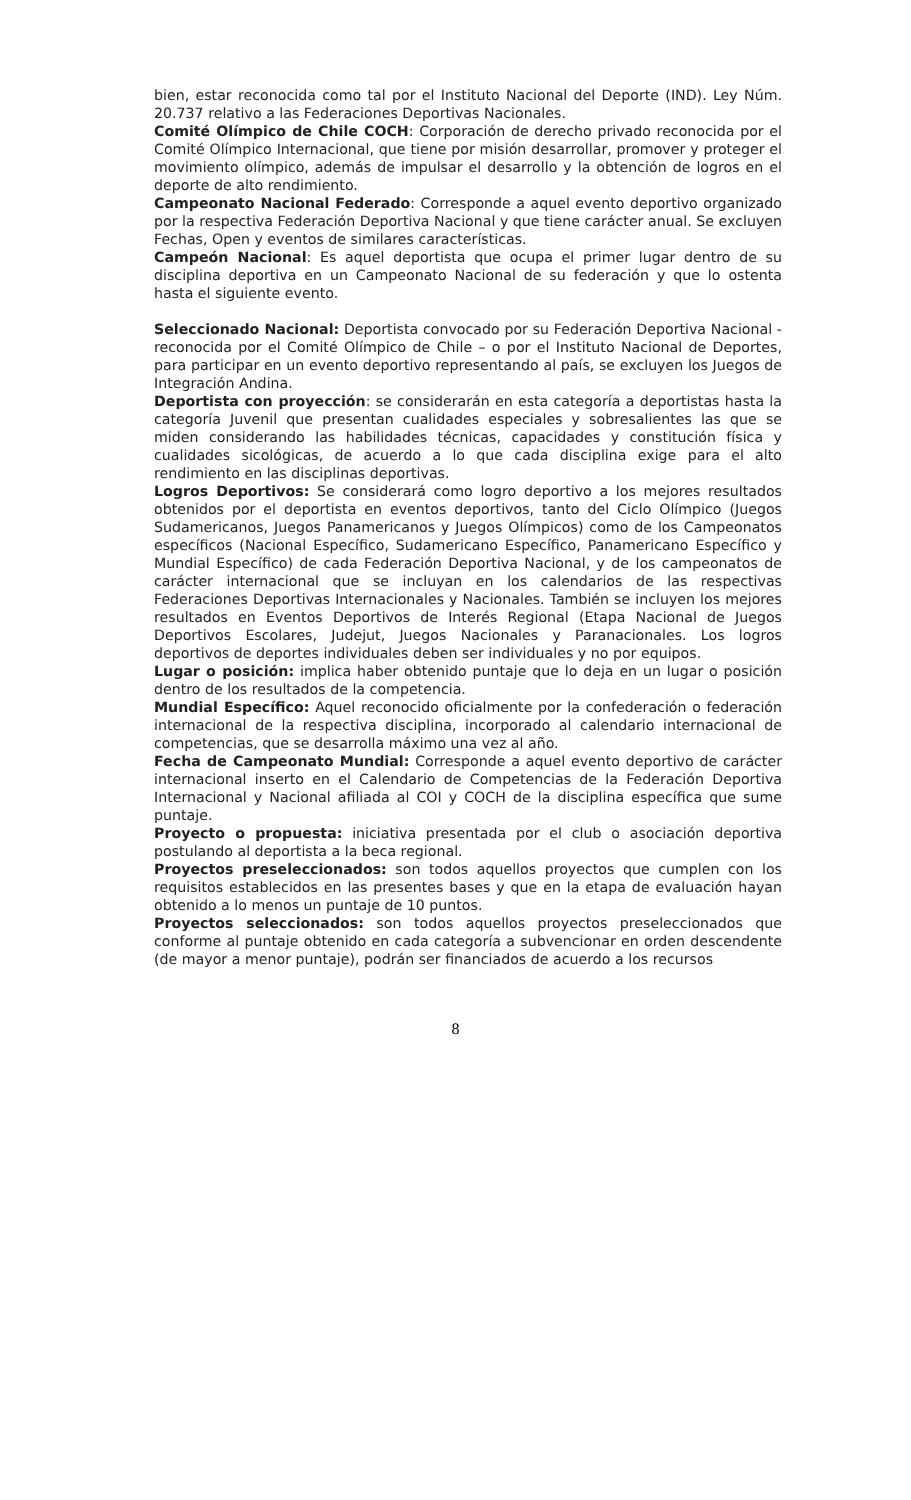bien, estar reconocida como tal por el Instituto Nacional del Deporte (IND). Ley Núm. 20.737 relativo a las Federaciones Deportivas Nacionales.
Comité Olímpico de Chile COCH: Corporación de derecho privado reconocida por el Comité Olímpico Internacional, que tiene por misión desarrollar, promover y proteger el movimiento olímpico, además de impulsar el desarrollo y la obtención de logros en el deporte de alto rendimiento.
Campeonato Nacional Federado: Corresponde a aquel evento deportivo organizado por la respectiva Federación Deportiva Nacional y que tiene carácter anual. Se excluyen Fechas, Open y eventos de similares características.
Campeón Nacional: Es aquel deportista que ocupa el primer lugar dentro de su disciplina deportiva en un Campeonato Nacional de su federación y que lo ostenta hasta el siguiente evento.
Seleccionado Nacional: Deportista convocado por su Federación Deportiva Nacional - reconocida por el Comité Olímpico de Chile – o por el Instituto Nacional de Deportes, para participar en un evento deportivo representando al país, se excluyen los Juegos de Integración Andina.
Deportista con proyección: se considerarán en esta categoría a deportistas hasta la categoría Juvenil que presentan cualidades especiales y sobresalientes las que se miden considerando las habilidades técnicas, capacidades y constitución física y cualidades sicológicas, de acuerdo a lo que cada disciplina exige para el alto rendimiento en las disciplinas deportivas.
Logros Deportivos: Se considerará como logro deportivo a los mejores resultados obtenidos por el deportista en eventos deportivos, tanto del Ciclo Olímpico (Juegos Sudamericanos, Juegos Panamericanos y Juegos Olímpicos) como de los Campeonatos específicos (Nacional Específico, Sudamericano Específico, Panamericano Específico y Mundial Específico) de cada Federación Deportiva Nacional, y de los campeonatos de carácter internacional que se incluyan en los calendarios de las respectivas Federaciones Deportivas Internacionales y Nacionales. También se incluyen los mejores resultados en Eventos Deportivos de Interés Regional (Etapa Nacional de Juegos Deportivos Escolares, Judejut, Juegos Nacionales y Paranacionales. Los logros deportivos de deportes individuales deben ser individuales y no por equipos.
Lugar o posición: implica haber obtenido puntaje que lo deja en un lugar o posición dentro de los resultados de la competencia.
Mundial Específico: Aquel reconocido oficialmente por la confederación o federación internacional de la respectiva disciplina, incorporado al calendario internacional de competencias, que se desarrolla máximo una vez al año.
Fecha de Campeonato Mundial: Corresponde a aquel evento deportivo de carácter internacional inserto en el Calendario de Competencias de la Federación Deportiva Internacional y Nacional afiliada al COI y COCH de la disciplina específica que sume puntaje.
Proyecto o propuesta: iniciativa presentada por el club o asociación deportiva postulando al deportista a la beca regional.
Proyectos preseleccionados: son todos aquellos proyectos que cumplen con los requisitos establecidos en las presentes bases y que en la etapa de evaluación hayan obtenido a lo menos un puntaje de 10 puntos.
Proyectos seleccionados: son todos aquellos proyectos preseleccionados que conforme al puntaje obtenido en cada categoría a subvencionar en orden descendente (de mayor a menor puntaje), podrán ser financiados de acuerdo a los recursos
8